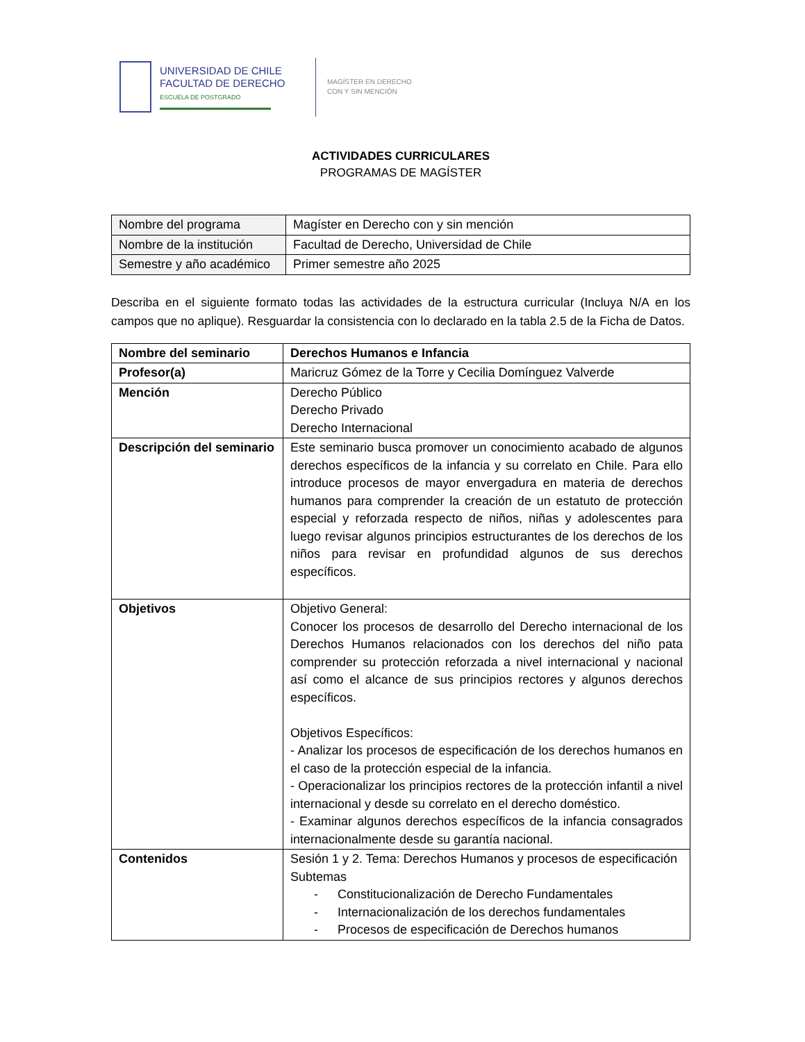UNIVERSIDAD DE CHILE
FACULTAD DE DERECHO
ESCUELA DE POSTGRADO
MAGÍSTER EN DERECHO
CON Y SIN MENCIÓN
ACTIVIDADES CURRICULARES
PROGRAMAS DE MAGÍSTER
| Nombre del programa | Magíster en Derecho con y sin mención |
| Nombre de la institución | Facultad de Derecho, Universidad de Chile |
| Semestre y año académico | Primer semestre año 2025 |
Describa en el siguiente formato todas las actividades de la estructura curricular (Incluya N/A en los campos que no aplique). Resguardar la consistencia con lo declarado en la tabla 2.5 de la Ficha de Datos.
| Nombre del seminario | Derechos Humanos e Infancia |
| Profesor(a) | Maricruz Gómez de la Torre y Cecilia Domínguez Valverde |
| Mención | Derecho Público Derecho Privado Derecho Internacional |
| Descripción del seminario | Este seminario busca promover un conocimiento acabado de algunos derechos específicos de la infancia y su correlato en Chile. Para ello introduce procesos de mayor envergadura en materia de derechos humanos para comprender la creación de un estatuto de protección especial y reforzada respecto de niños, niñas y adolescentes para luego revisar algunos principios estructurantes de los derechos de los niños para revisar en profundidad algunos de sus derechos específicos. |
| Objetivos | Objetivo General: Conocer los procesos de desarrollo del Derecho internacional de los Derechos Humanos relacionados con los derechos del niño pata comprender su protección reforzada a nivel internacional y nacional así como el alcance de sus principios rectores y algunos derechos específicos. Objetivos Específicos: - Analizar los procesos de especificación de los derechos humanos en el caso de la protección especial de la infancia. - Operacionalizar los principios rectores de la protección infantil a nivel internacional y desde su correlato en el derecho doméstico. - Examinar algunos derechos específicos de la infancia consagrados internacionalmente desde su garantía nacional. |
| Contenidos | Sesión 1 y 2. Tema: Derechos Humanos y procesos de especificación Subtemas - Constitucionalización de Derecho Fundamentales - Internacionalización de los derechos fundamentales - Procesos de especificación de Derechos humanos |